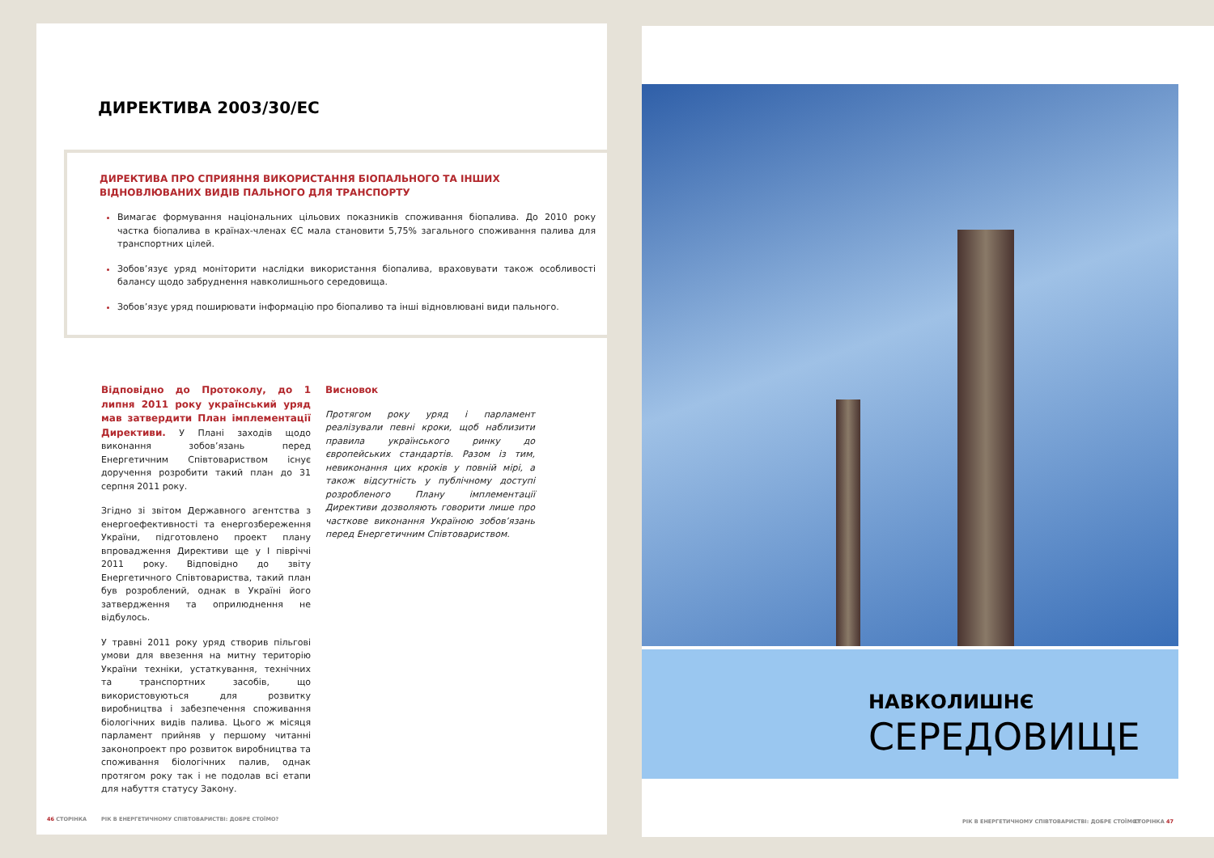ДИРЕКТИВА 2003/30/ЕС
ДИРЕКТИВА ПРО СПРИЯННЯ ВИКОРИСТАННЯ БІОПАЛЬНОГО ТА ІНШИХ ВІДНОВЛЮВАНИХ ВИДІВ ПАЛЬНОГО ДЛЯ ТРАНСПОРТУ
Вимагає формування національних цільових показників споживання біопалива. До 2010 року частка біопалива в країнах-членах ЄС мала становити 5,75% загального споживання палива для транспортних цілей.
Зобов’язує уряд моніторити наслідки використання біопалива, враховувати також особливості балансу щодо забруднення навколишнього середовища.
Зобов’язує уряд поширювати інформацію про біопаливо та інші відновлювані види пального.
Відповідно до Протоколу, до 1 липня 2011 року український уряд мав затвердити План імплементації Директиви. У Плані заходів щодо виконання зобов’язань перед Енергетичним Співтовариством існує доручення розробити такий план до 31 серпня 2011 року.
Згідно зі звітом Державного агентства з енергоефективності та енергозбереження України, підготовлено проект плану впровадження Директиви ще у І півріччі 2011 року. Відповідно до звіту Енергетичного Співтовариства, такий план був розроблений, однак в Україні його затвердження та оприлюднення не відбулось.
У травні 2011 року уряд створив пільгові умови для ввезення на митну територію України техніки, устаткування, технічних та транспортних засобів, що використовуються для розвитку виробництва і забезпечення споживання біологічних видів палива. Цього ж місяця парламент прийняв у першому читанні законопроект про розвиток виробництва та споживання біологічних палив, однак протягом року так і не подолав всі етапи для набуття статусу Закону.
Висновок
Протягом року уряд і парламент реалізували певні кроки, щоб наблизити правила українського ринку до європейських стандартів. Разом із тим, невиконання цих кроків у повній мірі, а також відсутність у публічному доступі розробленого Плану імплементації Директиви дозволяють говорити лише про часткове виконання Україною зобов’язань перед Енергетичним Співтовариством.
46 СТОРІНКА
РІК В ЕНЕРГЕТИЧНОМУ СПІВТОВАРИСТВІ: ДОБРЕ СТОЇМО?
НАВКОЛИШНЄ
СЕРЕДОВИЩЕ
РІК В ЕНЕРГЕТИЧНОМУ СПІВТОВАРИСТВІ: ДОБРЕ СТОЇМО?
СТОРІНКА 47